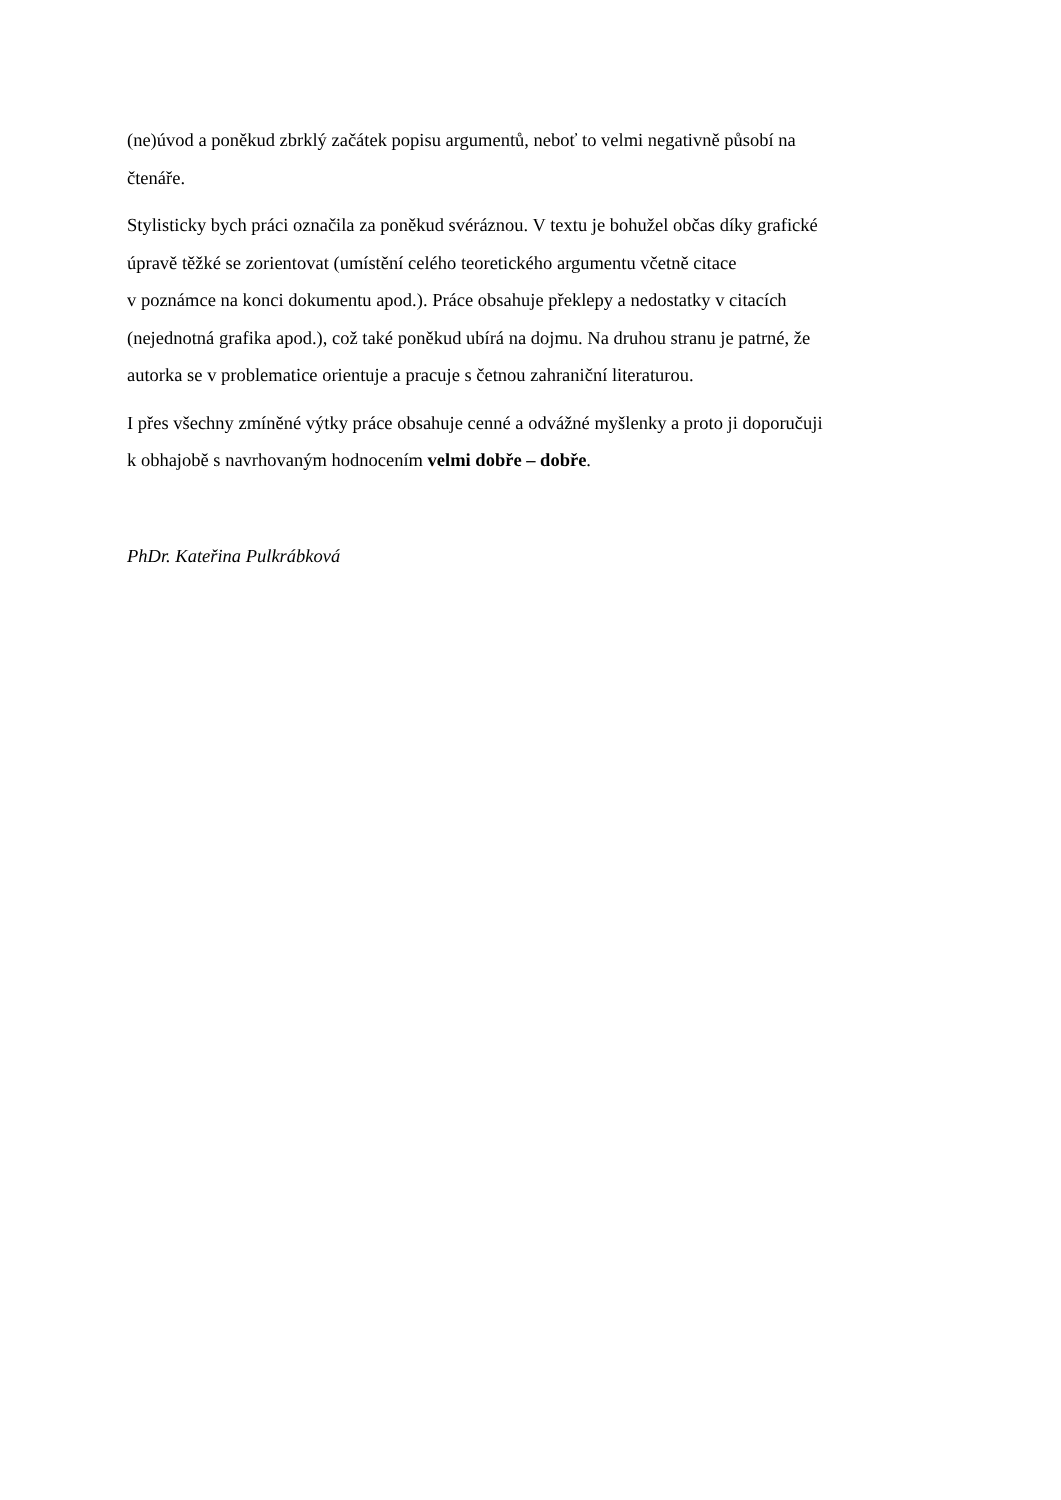(ne)úvod a poněkud zbrklý začátek popisu argumentů, neboť to velmi negativně působí na
čtenáře.
Stylisticky bych práci označila za poněkud svéráznou. V textu je bohužel občas díky grafické
úpravě těžké se zorientovat (umístění celého teoretického argumentu včetně citace
v poznámce na konci dokumentu apod.). Práce obsahuje překlepy a nedostatky v citacích
(nejednotná grafika apod.), což také poněkud ubírá na dojmu. Na druhou stranu je patrné, že
autorka se v problematice orientuje a pracuje s četnou zahraniční literaturou.
I přes všechny zmíněné výtky práce obsahuje cenné a odvážné myšlenky a proto ji doporučuji
k obhajobě s navrhovaným hodnocením velmi dobře – dobře.
PhDr. Kateřina Pulkrábková